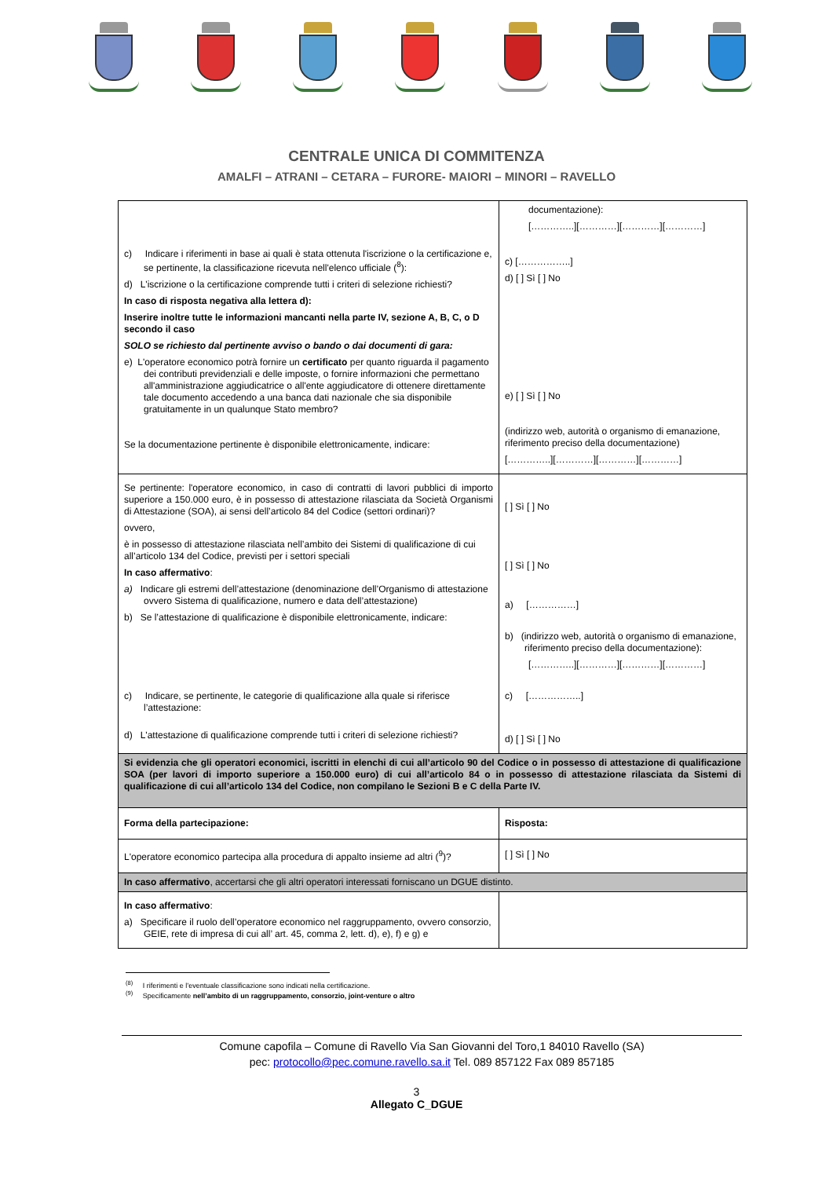CENTRALE UNICA DI COMMITENZA
AMALFI – ATRANI – CETARA – FURORE- MAIORI – MINORI – RAVELLO
| c) Indicare i riferimenti in base ai quali è stata ottenuta l'iscrizione o la certificazione e, se pertinente, la classificazione ricevuta nell'elenco ufficiale (<sup>8</sup>): d) L'iscrizione o la certificazione comprende tutti i criteri di selezione richiesti? In caso di risposta negativa alla lettera d): Inserire inoltre tutte le informazioni mancanti nella parte IV, sezione A, B, C, o D secondo il caso SOLO se richiesto dal pertinente avviso o bando o dai documenti di gara: e) L'operatore economico potrà fornire un certificato per quanto riguarda il pagamento dei contributi previdenziali e delle imposte, o fornire informazioni che permettano all'amministrazione aggiudicatrice o all'ente aggiudicatore di ottenere direttamente tale documento accedendo a una banca dati nazionale che sia disponibile gratuitamente in un qualunque Stato membro? Se la documentazione pertinente è disponibile elettronicamente, indicare: | documentazione): […………..][…………][…………][…………] c) [……………..] d) [ ] Sì [ ] No e) [ ] Sì [ ] No (indirizzo web, autorità o organismo di emanazione, riferimento preciso della documentazione) […………..][…………][…………][…………] |
| Se pertinente: l'operatore economico, in caso di contratti di lavori pubblici di importo superiore a 150.000 euro, è in possesso di attestazione rilasciata da Società Organismi di Attestazione (SOA), ai sensi dell’articolo 84 del Codice (settori ordinari)? ovvero, è in possesso di attestazione rilasciata nell’ambito dei Sistemi di qualificazione di cui all’articolo 134 del Codice, previsti per i settori speciali In caso affermativo : a) Indicare gli estremi dell’attestazione (denominazione dell’Organismo di attestazione ovvero Sistema di qualificazione, numero e data dell’attestazione) b) Se l’attestazione di qualificazione è disponibile elettronicamente, indicare: c) Indicare, se pertinente, le categorie di qualificazione alla quale si riferisce l’attestazione: d) L'attestazione di qualificazione comprende tutti i criteri di selezione richiesti? | [ ] Sì [ ] No [ ] Sì [ ] No a) [……………] b) (indirizzo web, autorità o organismo di emanazione, riferimento preciso della documentazione): […………..][…………][…………][…………] c) [……………..] d) [ ] Sì [ ] No |
| Si evidenzia che gli operatori economici, iscritti in elenchi di cui all’articolo 90 del Codice o in possesso di attestazione di qualificazione SOA (per lavori di importo superiore a 150.000 euro) di cui all’articolo 84 o in possesso di attestazione rilasciata da Sistemi di qualificazione di cui all’articolo 134 del Codice, non compilano le Sezioni B e C della Parte IV. | |
| Forma della partecipazione: | Risposta: |
| L'operatore economico partecipa alla procedura di appalto insieme ad altri (<sup>9</sup>)? | [ ] Sì [ ] No |
| In caso affermativo , accertarsi che gli altri operatori interessati forniscano un DGUE distinto. | |
| In caso affermativo : a) Specificare il ruolo dell’operatore economico nel raggruppamento, ovvero consorzio, GEIE, rete di impresa di cui all’ art. 45, comma 2, lett. d), e), f) e g) e | |
<sup>(8)</sup> I riferimenti e l’eventuale classificazione sono indicati nella certificazione.
<sup>(9)</sup> Specificamente nell’ambito di un raggruppamento, consorzio, joint-venture o altro
Comune capofila – Comune di Ravello Via San Giovanni del Toro,1 84010 Ravello (SA)
pec: protocollo@pec.comune.ravello.sa.it Tel. 089 857122 Fax 089 857185
3
Allegato C_DGUE